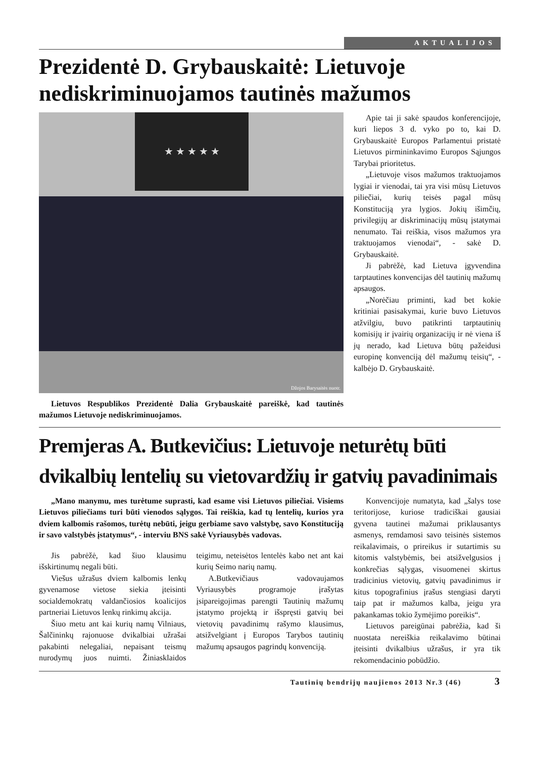AKTUALIJOS
Prezidentė D. Grybauskaitė: Lietuvoje nediskriminuojamos tautinės mažumos
★ ★ ★ ★ ★
Džojos Barysaitės nuotr.
Lietuvos Respublikos Prezidentė Dalia Grybauskaitė pareiškė, kad tautinės mažumos Lietuvoje nediskriminuojamos.
Apie tai ji sakė spaudos konferencijoje, kuri liepos 3 d. vyko po to, kai D. Grybauskaitė Europos Parlamentui pristatė Lietuvos pirmininkavimo Europos Sąjungos Tarybai prioritetus.
„Lietuvoje visos mažumos traktuojamos lygiai ir vienodai, tai yra visi mūsų Lietuvos piliečiai, kurių teisės pagal mūsų Konstituciją yra lygios. Jokių išimčių, privilegijų ar diskriminacijų mūsų įstatymai nenumato. Tai reiškia, visos mažumos yra traktuojamos vienodai“, - sakė D. Grybauskaitė.
Ji pabrėžė, kad Lietuva įgyvendina tarptautines konvencijas dėl tautinių mažumų apsaugos.
„Norėčiau priminti, kad bet kokie kritiniai pasisakymai, kurie buvo Lietuvos atžvilgiu, buvo patikrinti tarptautinių komisijų ir įvairių organizacijų ir nė viena iš jų nerado, kad Lietuva būtų pažeidusi europinę konvenciją dėl mažumų teisių“, - kalbėjo D. Grybauskaitė.
Premjeras A. Butkevičius: Lietuvoje neturėtų būti dvikalbių lentelių su vietovardžių ir gatvių pavadinimais
„Mano manymu, mes turėtume suprasti, kad esame visi Lietuvos piliečiai. Visiems Lietuvos piliečiams turi būti vienodos sąlygos. Tai reiškia, kad tų lentelių, kurios yra dviem kalbomis rašomos, turėtų nebūti, jeigu gerbiame savo valstybę, savo Konstituciją ir savo valstybės įstatymus“, - interviu BNS sakė Vyriausybės vadovas.
Jis pabrėžė, kad šiuo klausimu išskirtinumų negali būti.
Viešus užrašus dviem kalbomis lenkų gyvenamose vietose siekia įteisinti socialdemokratų valdančiosios koalicijos partneriai Lietuvos lenkų rinkimų akcija.
Šiuo metu ant kai kurių namų Vilniaus, Šalčininkų rajonuose dvikalbiai užrašai pakabinti nelegaliai, nepaisant teismų nurodymų juos nuimti. Žiniasklaidos teigimu, neteisėtos lentelės kabo net ant kai kurių Seimo narių namų.
A.Butkevičiaus vadovaujamos Vyriausybės programoje įrašytas įsipareigojimas parengti Tautinių mažumų įstatymo projektą ir išspręsti gatvių bei vietovių pavadinimų rašymo klausimus, atsižvelgiant į Europos Tarybos tautinių mažumų apsaugos pagrindų konvenciją.
Konvencijoje numatyta, kad „šalys tose teritorijose, kuriose tradiciškai gausiai gyvena tautinei mažumai priklausantys asmenys, remdamosi savo teisinės sistemos reikalavimais, o prireikus ir sutartimis su kitomis valstybėmis, bei atsižvelgusios į konkrečias sąlygas, visuomenei skirtus tradicinius vietovių, gatvių pavadinimus ir kitus topografinius įrašus stengiasi daryti taip pat ir mažumos kalba, jeigu yra pakankamas tokio žymėjimo poreikis“.
Lietuvos pareigūnai pabrėžia, kad ši nuostata nereiškia reikalavimo būtinai įteisinti dvikalbius užrašus, ir yra tik rekomendacinio pobūdžio.
Tautinių bendrijų naujienos 2013 Nr.3 (46) 3